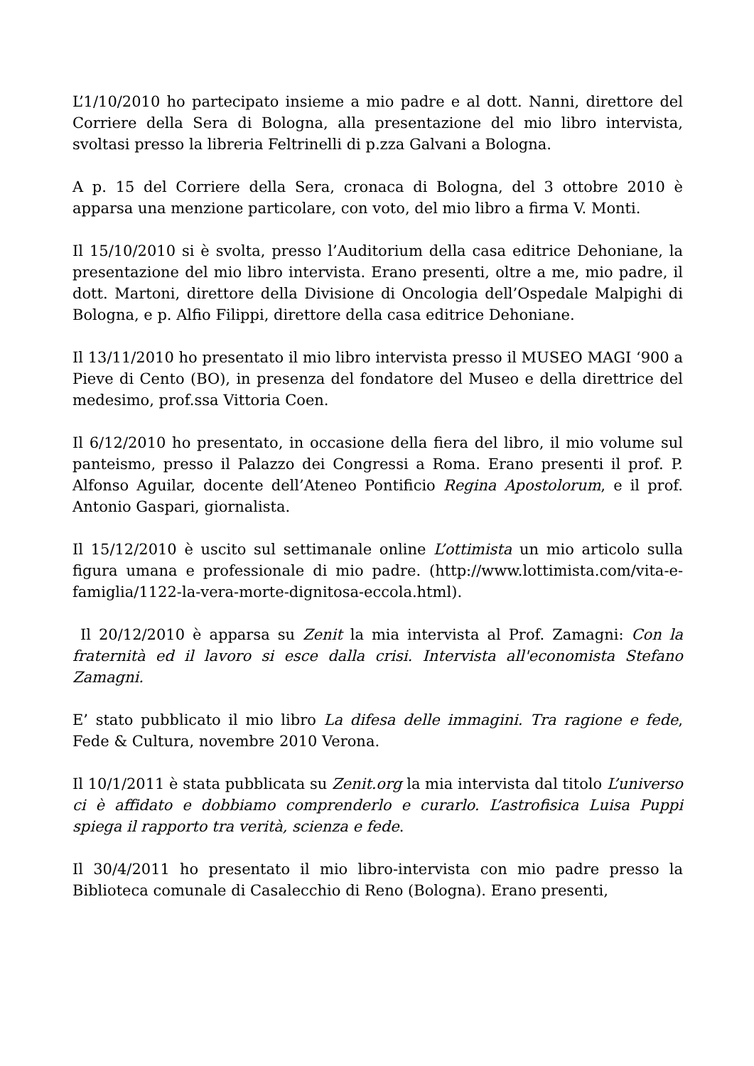L’1/10/2010 ho partecipato insieme a mio padre e al dott. Nanni, direttore del Corriere della Sera di Bologna, alla presentazione del mio libro intervista, svoltasi presso la libreria Feltrinelli di p.zza Galvani a Bologna.
A p. 15 del Corriere della Sera, cronaca di Bologna, del 3 ottobre 2010 è apparsa una menzione particolare, con voto, del mio libro a firma V. Monti.
Il 15/10/2010 si è svolta, presso l’Auditorium della casa editrice Dehoniane, la presentazione del mio libro intervista. Erano presenti, oltre a me, mio padre, il dott. Martoni, direttore della Divisione di Oncologia dell’Ospedale Malpighi di Bologna, e p. Alfio Filippi, direttore della casa editrice Dehoniane.
Il 13/11/2010 ho presentato il mio libro intervista presso il MUSEO MAGI ‘900 a Pieve di Cento (BO), in presenza del fondatore del Museo e della direttrice del medesimo, prof.ssa Vittoria Coen.
Il 6/12/2010 ho presentato, in occasione della fiera del libro, il mio volume sul panteismo, presso il Palazzo dei Congressi a Roma. Erano presenti il prof. P. Alfonso Aguilar, docente dell’Ateneo Pontificio Regina Apostolorum, e il prof. Antonio Gaspari, giornalista.
Il 15/12/2010 è uscito sul settimanale online L’ottimista un mio articolo sulla figura umana e professionale di mio padre. (http://www.lottimista.com/vita-e-famiglia/1122-la-vera-morte-dignitosa-eccola.html).
Il 20/12/2010 è apparsa su Zenit la mia intervista al Prof. Zamagni: Con la fraternità ed il lavoro si esce dalla crisi. Intervista all'economista Stefano Zamagni.
E’ stato pubblicato il mio libro La difesa delle immagini. Tra ragione e fede, Fede & Cultura, novembre 2010 Verona.
Il 10/1/2011 è stata pubblicata su Zenit.org la mia intervista dal titolo L’universo ci è affidato e dobbiamo comprenderlo e curarlo. L’astrofisica Luisa Puppi spiega il rapporto tra verità, scienza e fede.
Il 30/4/2011 ho presentato il mio libro-intervista con mio padre presso la Biblioteca comunale di Casalecchio di Reno (Bologna). Erano presenti,